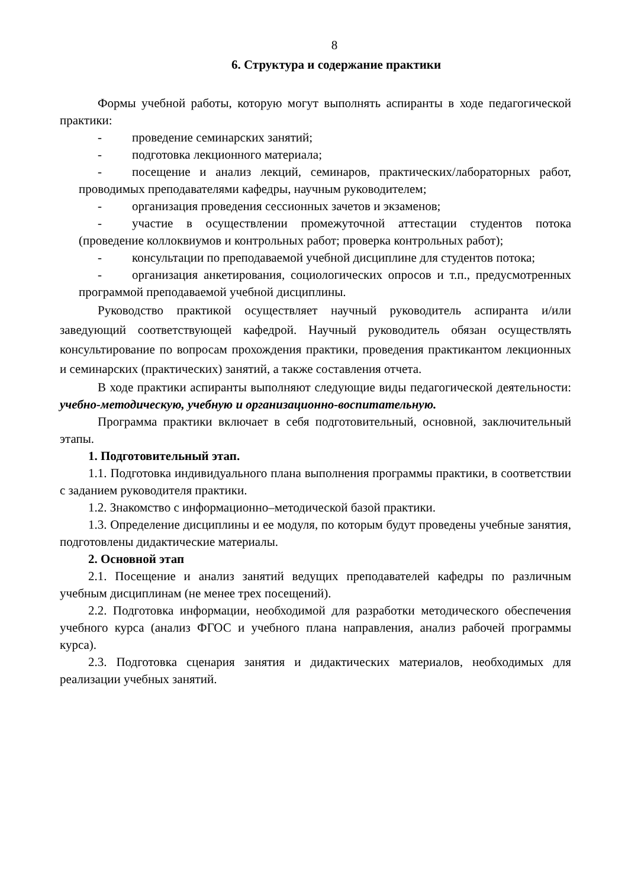8
6. Структура и содержание практики
Формы учебной работы, которую могут выполнять аспиранты в ходе педагогической практики:
- проведение семинарских занятий;
- подготовка лекционного материала;
- посещение и анализ лекций, семинаров, практических/лабораторных работ, проводимых преподавателями кафедры, научным руководителем;
- организация проведения сессионных зачетов и экзаменов;
- участие в осуществлении промежуточной аттестации студентов потока (проведение коллоквиумов и контрольных работ; проверка контрольных работ);
- консультации по преподаваемой учебной дисциплине для студентов потока;
- организация анкетирования, социологических опросов и т.п., предусмотренных программой преподаваемой учебной дисциплины.
Руководство практикой осуществляет научный руководитель аспиранта и/или заведующий соответствующей кафедрой. Научный руководитель обязан осуществлять консультирование по вопросам прохождения практики, проведения практикантом лекционных и семинарских (практических) занятий, а также составления отчета.
В ходе практики аспиранты выполняют следующие виды педагогической деятельности: учебно-методическую, учебную и организационно-воспитательную.
Программа практики включает в себя подготовительный, основной, заключительный этапы.
1. Подготовительный этап.
1.1. Подготовка индивидуального плана выполнения программы практики, в соответствии с заданием руководителя практики.
1.2. Знакомство с информационно–методической базой практики.
1.3. Определение дисциплины и ее модуля, по которым будут проведены учебные занятия, подготовлены дидактические материалы.
2. Основной этап
2.1. Посещение и анализ занятий ведущих преподавателей кафедры по различным учебным дисциплинам (не менее трех посещений).
2.2. Подготовка информации, необходимой для разработки методического обеспечения учебного курса (анализ ФГОС и учебного плана направления, анализ рабочей программы курса).
2.3. Подготовка сценария занятия и дидактических материалов, необходимых для реализации учебных занятий.